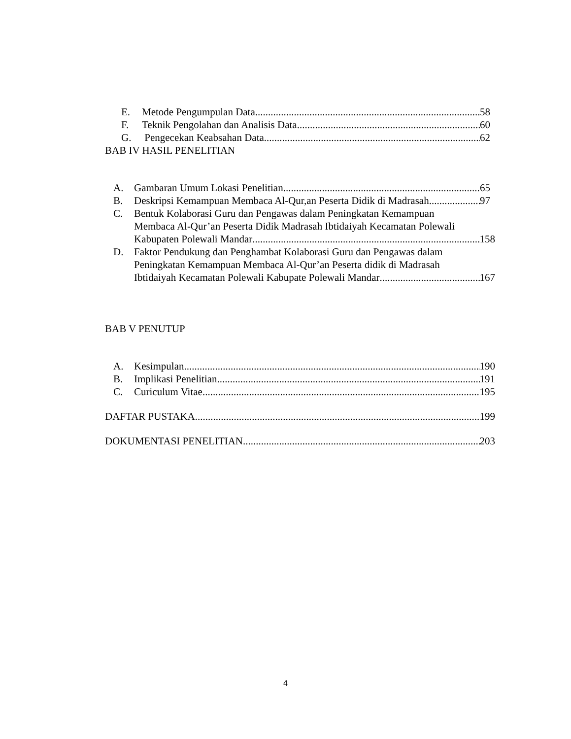E. Metode Pengumpulan Data 58
F. Teknik Pengolahan dan Analisis Data 60
G. Pengecekan Keabsahan Data 62
BAB IV HASIL PENELITIAN
A. Gambaran Umum Lokasi Penelitian 65
B. Deskripsi Kemampuan Membaca Al-Qur,an Peserta Didik di Madrasah 97
C. Bentuk Kolaborasi Guru dan Pengawas dalam Peningkatan Kemampuan
Membaca Al-Qur’an Peserta Didik Madrasah Ibtidaiyah Kecamatan Polewali
Kabupaten Polewali Mandar 158
D. Faktor Pendukung dan Penghambat Kolaborasi Guru dan Pengawas dalam
Peningkatan Kemampuan Membaca Al-Qur’an Peserta didik di Madrasah
Ibtidaiyah Kecamatan Polewali Kabupate Polewali Mandar 167
BAB V PENUTUP
A. Kesimpulan 190
B. Implikasi Penelitian 191
C. Curiculum Vitae 195
DAFTAR PUSTAKA 199
DOKUMENTASI PENELITIAN 203
4